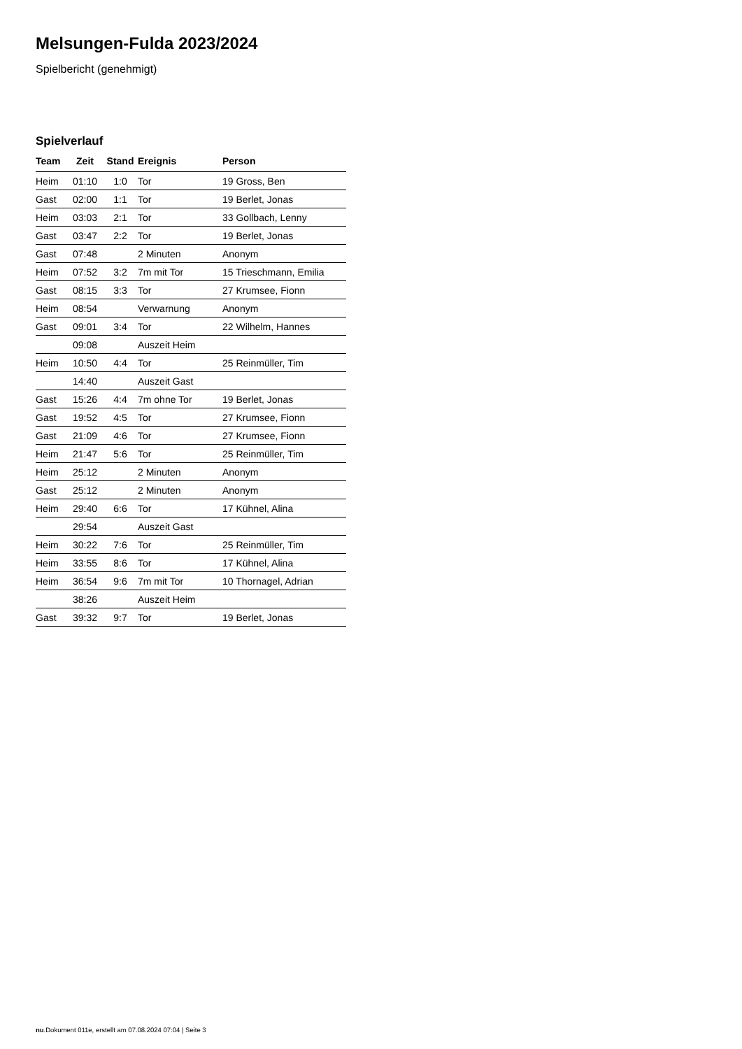Melsungen-Fulda 2023/2024
Spielbericht (genehmigt)
Spielverlauf
| Team | Zeit | Stand | Ereignis | Person |
| --- | --- | --- | --- | --- |
| Heim | 01:10 | 1:0 | Tor | 19 Gross, Ben |
| Gast | 02:00 | 1:1 | Tor | 19 Berlet, Jonas |
| Heim | 03:03 | 2:1 | Tor | 33 Gollbach, Lenny |
| Gast | 03:47 | 2:2 | Tor | 19 Berlet, Jonas |
| Gast | 07:48 | | 2 Minuten | Anonym |
| Heim | 07:52 | 3:2 | 7m mit Tor | 15 Trieschmann, Emilia |
| Gast | 08:15 | 3:3 | Tor | 27 Krumsee, Fionn |
| Heim | 08:54 | | Verwarnung | Anonym |
| Gast | 09:01 | 3:4 | Tor | 22 Wilhelm, Hannes |
| | 09:08 | | Auszeit Heim | |
| Heim | 10:50 | 4:4 | Tor | 25 Reinmüller, Tim |
| | 14:40 | | Auszeit Gast | |
| Gast | 15:26 | 4:4 | 7m ohne Tor | 19 Berlet, Jonas |
| Gast | 19:52 | 4:5 | Tor | 27 Krumsee, Fionn |
| Gast | 21:09 | 4:6 | Tor | 27 Krumsee, Fionn |
| Heim | 21:47 | 5:6 | Tor | 25 Reinmüller, Tim |
| Heim | 25:12 | | 2 Minuten | Anonym |
| Gast | 25:12 | | 2 Minuten | Anonym |
| Heim | 29:40 | 6:6 | Tor | 17 Kühnel, Alina |
| | 29:54 | | Auszeit Gast | |
| Heim | 30:22 | 7:6 | Tor | 25 Reinmüller, Tim |
| Heim | 33:55 | 8:6 | Tor | 17 Kühnel, Alina |
| Heim | 36:54 | 9:6 | 7m mit Tor | 10 Thornagel, Adrian |
| | 38:26 | | Auszeit Heim | |
| Gast | 39:32 | 9:7 | Tor | 19 Berlet, Jonas |
nu.Dokument 011e, erstellt am 07.08.2024 07:04 | Seite 3